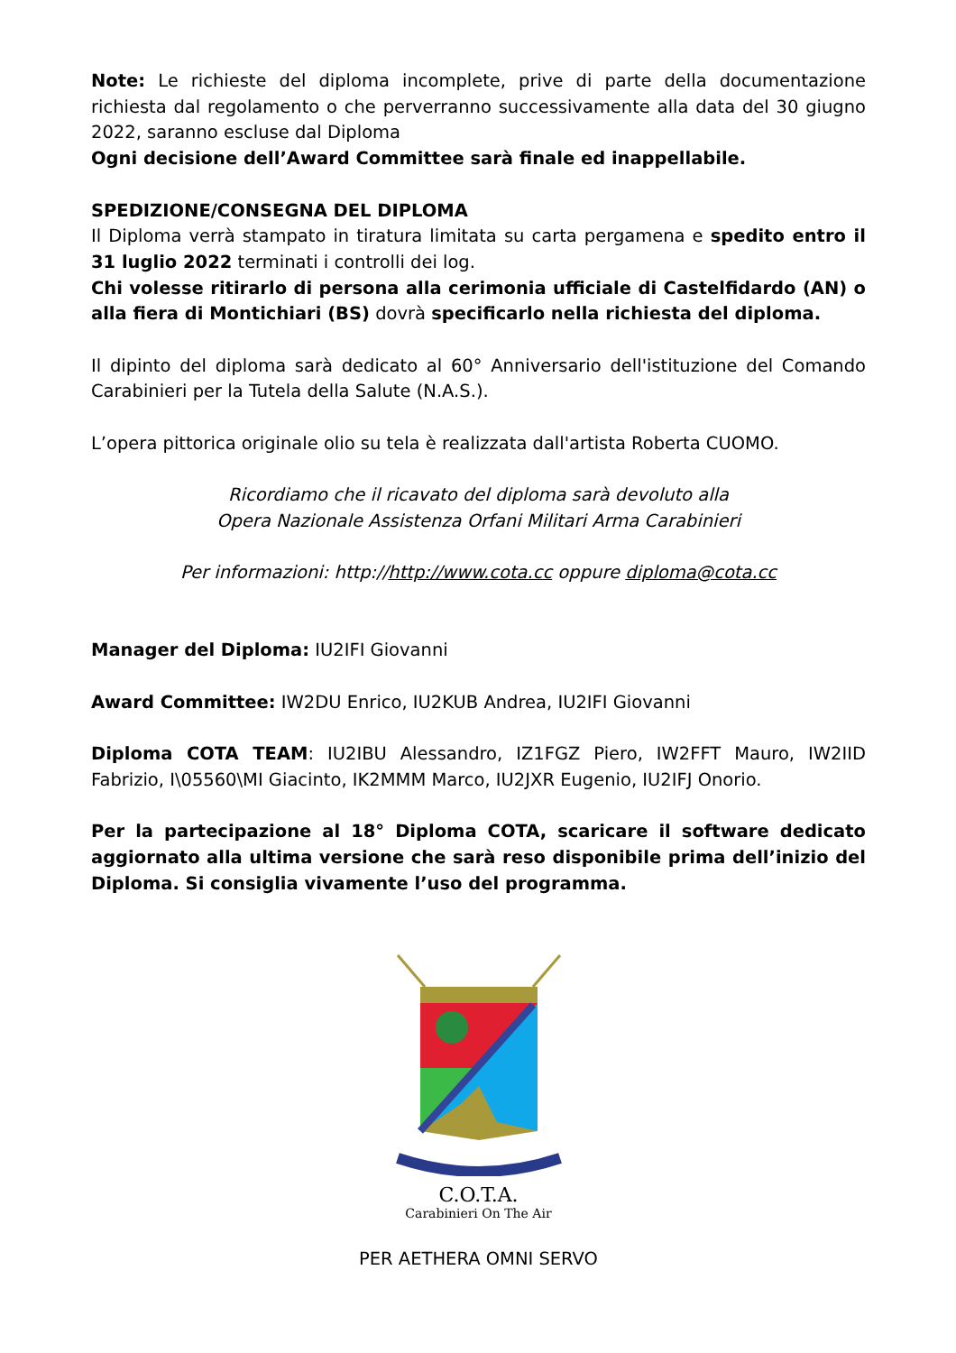Note: Le richieste del diploma incomplete, prive di parte della documentazione richiesta dal regolamento o che perverranno successivamente alla data del 30 giugno 2022, saranno escluse dal Diploma
Ogni decisione dell’Award Committee sarà finale ed inappellabile.
SPEDIZIONE/CONSEGNA DEL DIPLOMA
Il Diploma verrà stampato in tiratura limitata su carta pergamena e spedito entro il 31 luglio 2022 terminati i controlli dei log.
Chi volesse ritirarlo di persona alla cerimonia ufficiale di Castelfidardo (AN) o alla fiera di Montichiari (BS) dovrà specificarlo nella richiesta del diploma.
Il dipinto del diploma sarà dedicato al 60° Anniversario dell'istituzione del Comando Carabinieri per la Tutela della Salute (N.A.S.).
L’opera pittorica originale olio su tela è realizzata dall'artista Roberta CUOMO.
Ricordiamo che il ricavato del diploma sarà devoluto alla
Opera Nazionale Assistenza Orfani Militari Arma Carabinieri
Per informazioni: http://http://www.cota.cc oppure diploma@cota.cc
Manager del Diploma: IU2IFI Giovanni
Award Committee: IW2DU Enrico, IU2KUB Andrea, IU2IFI Giovanni
Diploma COTA TEAM: IU2IBU Alessandro, IZ1FGZ Piero, IW2FFT Mauro, IW2IID Fabrizio, I\05560\MI Giacinto, IK2MMM Marco, IU2JXR Eugenio, IU2IFJ Onorio.
Per la partecipazione al 18° Diploma COTA, scaricare il software dedicato aggiornato alla ultima versione che sarà reso disponibile prima dell’inizio del Diploma. Si consiglia vivamente l’uso del programma.
C.O.T.A.
Carabinieri On The Air
PER AETHERA OMNI SERVO